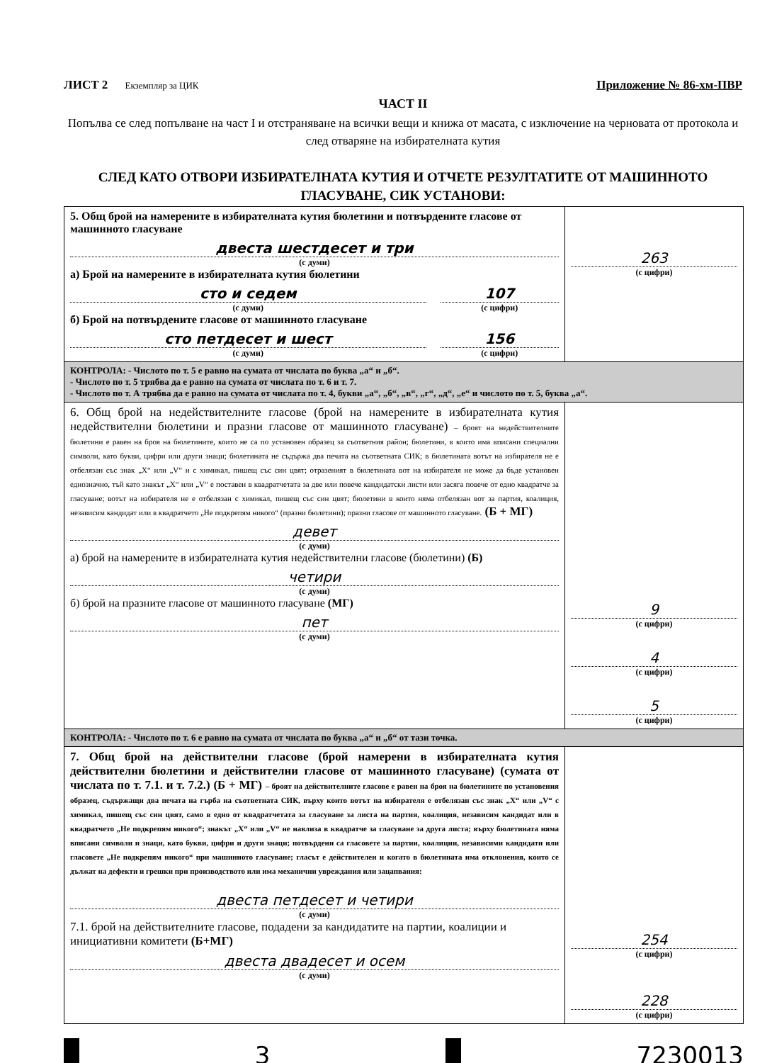ЛИСТ 2 Екземпляр за ЦИК
Приложение № 86-хм-ПВР
ЧАСТ II
Попълва се след попълване на част I и отстраняване на всички вещи и книжа от масата, с изключение на черновата от протокола и след отваряне на избирателната кутия
СЛЕД КАТО ОТВОРИ ИЗБИРАТЕЛНАТА КУТИЯ И ОТЧЕТЕ РЕЗУЛТАТИТЕ ОТ МАШИННОТО ГЛАСУВАНЕ, СИК УСТАНОВИ:
| 5. Общ брой на намерените в избирателната кутия бюлетини и потвърдените гласове от машинното гласуване двеста шестдесет и три (с думи) а) Брой на намерените в избирателната кутия бюлетини сто и седем (с думи) 107 (с цифри) б) Брой на потвърдените гласове от машинното гласуване сто петдесет и шест (с думи) 156 (с цифри) | 263 (с цифри) |
| КОНТРОЛА: - Числото по т. 5 е равно на сумата от числата по буква „а“ и „б“. - Числото по т. 5 трябва да е равно на сумата от числата по т. 6 и т. 7. - Числото по т. А трябва да е равно на сумата от числата по т. 4, букви „а“, „б“, „в“, „г“, „д“, „е“ и числото по т. 5, буква „а“. | |
| 6. Общ брой на недействителните гласове (брой на намерените в избирателната кутия недействителни бюлетини и празни гласове от машинното гласуване) – броят на недействителните бюлетини е равен на броя на бюлетините, които не са по установен образец за съответния район; бюлетини, в които има вписани специални символи, като букви, цифри или други знаци; бюлетината не съдържа два печата на съответната СИК; в бюлетината вотът на избирателя не е отбелязан със знак „X“ или „V“ и с химикал, пишещ със син цвят; отразеният в бюлетината вот на избирателя не може да бъде установен еднозначно, тъй като знакът „X“ или „V“ е поставен в квадратчетата за две или повече кандидатски листи или засяга повече от едно квадратче за гласуване; вотът на избирателя не е отбелязан с химикал, пишещ със син цвят; бюлетини в които няма отбелязан вот за партия, коалиция, независим кандидат или в квадратчето „Не подкрепям никого“ (празни бюлетини); празни гласове от машинното гласуване. (Б + МГ) девет (с думи) а) брой на намерените в избирателната кутия недействителни гласове (бюлетини) (Б) четири (с думи) б) брой на празните гласове от машинното гласуване (МГ) пет (с думи) | 9 (с цифри) 4 (с цифри) 5 (с цифри) |
| КОНТРОЛА: - Числото по т. 6 е равно на сумата от числата по буква „а“ и „б“ от тази точка. | |
| 7. Общ брой на действителни гласове (брой намерени в избирателната кутия действителни бюлетини и действителни гласове от машинното гласуване) (сумата от числата по т. 7.1. и т. 7.2.) (Б + МГ) – броят на действителните гласове е равен на броя на бюлетините по установения образец, съдържащи два печата на гърба на съответната СИК, върху които вотът на избирателя е отбелязан със знак „X“ или „V“ с химикал, пишещ със син цвят, само в едно от квадратчетата за гласуване за листа на партия, коалиция, независим кандидат или в квадратчето „Не подкрепям никого“; знакът „X“ или „V“ не навлиза в квадратче за гласуване за друга листа; върху бюлетината няма вписани символи и знаци, като букви, цифри и други знаци; потвърдени са гласовете за партии, коалиции, независими кандидати или гласовете „Не подкрепям никого“ при машинното гласуване; гласът е действителен и когато в бюлетината има отклонения, които се дължат на дефекти и грешки при производството или има механични увреждания или зацапвания: двеста петдесет и четири (с думи) 7.1. брой на действителните гласове, подадени за кандидатите на партии, коалиции и инициативни комитети (Б+МГ) двеста двадесет и осем (с думи) | 254 (с цифри) 228 (с цифри) |
3 7230013